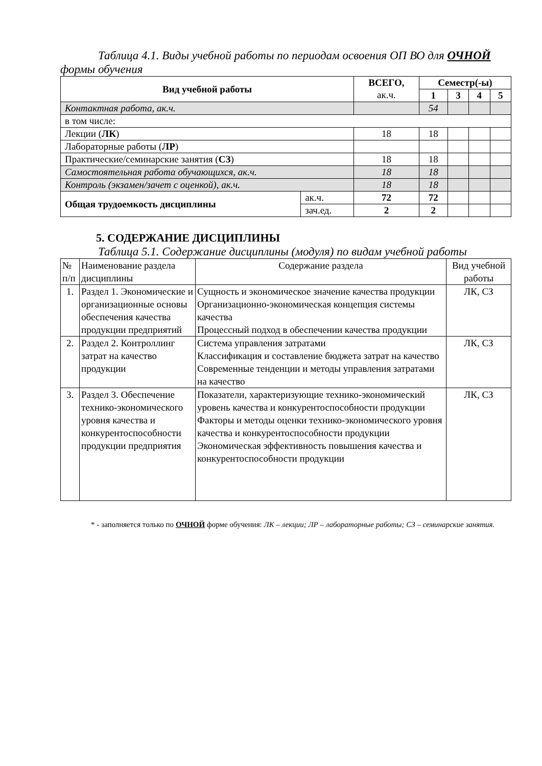Таблица 4.1. Виды учебной работы по периодам освоения ОП ВО для ОЧНОЙ формы обучения
| Вид учебной работы | | ВСЕГО, ак.ч. | Семестр(-ы) | | | |
| --- | --- | --- | --- | --- | --- | --- |
| | | | 1 | 3 | 4 | 5 |
| Контактная работа, ак.ч. | | | 54 | | | |
| в том числе: | | | | | | |
| Лекции ( ЛК ) | | 18 | 18 | | | |
| Лабораторные работы ( ЛР ) | | | | | | |
| Практические/семинарские занятия ( СЗ ) | | 18 | 18 | | | |
| Самостоятельная работа обучающихся, ак.ч. | | 18 | 18 | | | |
| Контроль (экзамен/зачет с оценкой), ак.ч. | | 18 | 18 | | | |
| Общая трудоемкость дисциплины | ак.ч. | 72 | 72 | | | |
| | зач.ед. | 2 | 2 | | | |
5. СОДЕРЖАНИЕ ДИСЦИПЛИНЫ
Таблица 5.1. Содержание дисциплины (модуля) по видам учебной работы
| № п/п | Наименование раздела дисциплины | Содержание раздела | Вид учебной работы |
| 1. | Раздел 1. Экономические и организационные основы обеспечения качества продукции предприятий | Сущность и экономическое значение качества продукции Организационно-экономическая концепция системы качества Процессный подход в обеспечении качества продукции | ЛК, СЗ |
| 2. | Раздел 2. Контроллинг затрат на качество продукции | Система управления затратами Классификация и составление бюджета затрат на качество Современные тенденции и методы управления затратами на качество | ЛК, СЗ |
| 3. | Раздел 3. Обеспечение технико-экономического уровня качества и конкурентоспособности продукции предприятия | Показатели, характеризующие технико-экономический уровень качества и конкурентоспособности продукции Факторы и методы оценки технико-экономического уровня качества и конкурентоспособности продукции Экономическая эффективность повышения качества и конкурентоспособности продукции | ЛК, СЗ |
* - заполняется только по ОЧНОЙ форме обучения: ЛК – лекции; ЛР – лабораторные работы; СЗ – семинарские занятия.